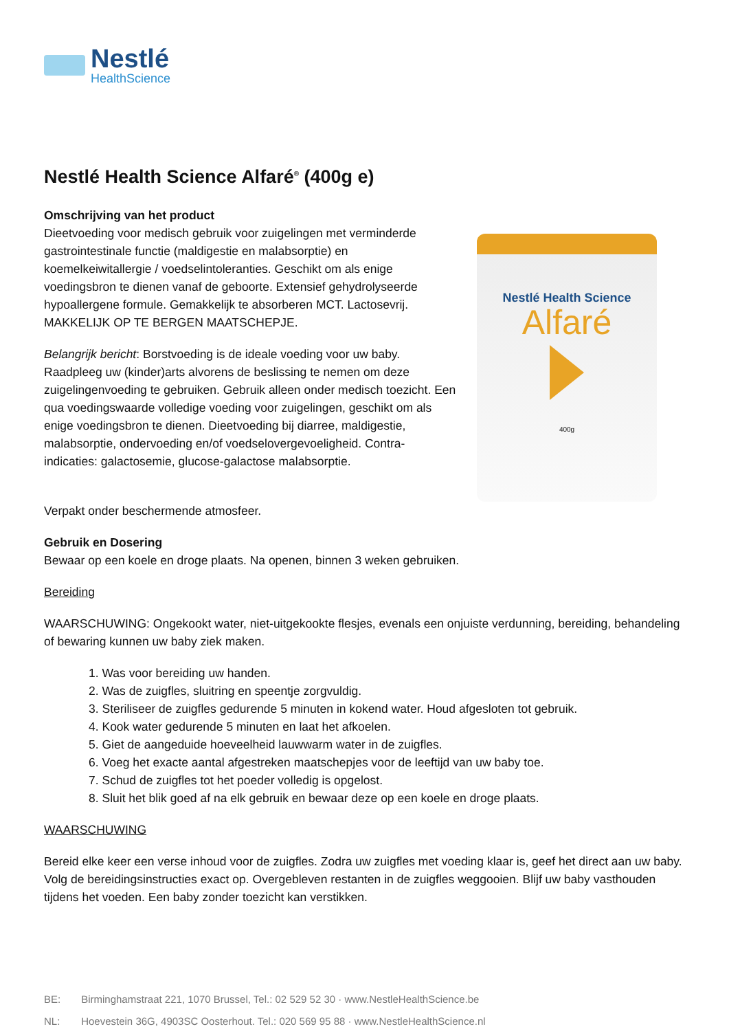Nestlé
HealthScience
Nestlé Health Science Alfaré<sup>®</sup> (400g e)
Omschrijving van het product
Dieetvoeding voor medisch gebruik voor zuigelingen met verminderde gastrointestinale functie (maldigestie en malabsorptie) en koemelkeiwitallergie / voedselintoleranties. Geschikt om als enige voedingsbron te dienen vanaf de geboorte. Extensief gehydrolyseerde hypoallergene formule. Gemakkelijk te absorberen MCT. Lactosevrij. MAKKELIJK OP TE BERGEN MAATSCHEPJE.
Belangrijk bericht: Borstvoeding is de ideale voeding voor uw baby. Raadpleeg uw (kinder)arts alvorens de beslissing te nemen om deze zuigelingenvoeding te gebruiken. Gebruik alleen onder medisch toezicht. Een qua voedingswaarde volledige voeding voor zuigelingen, geschikt om als enige voedingsbron te dienen. Dieetvoeding bij diarree, maldigestie, malabsorptie, ondervoeding en/of voedselovergevoeligheid. Contra-indicaties: galactosemie, glucose-galactose malabsorptie.
Nestlé Health Science
Alfaré
400g
Verpakt onder beschermende atmosfeer.
Gebruik en Dosering
Bewaar op een koele en droge plaats. Na openen, binnen 3 weken gebruiken.
Bereiding
WAARSCHUWING: Ongekookt water, niet-uitgekookte flesjes, evenals een onjuiste verdunning, bereiding, behandeling of bewaring kunnen uw baby ziek maken.
1. Was voor bereiding uw handen.
2. Was de zuigfles, sluitring en speentje zorgvuldig.
3. Steriliseer de zuigfles gedurende 5 minuten in kokend water. Houd afgesloten tot gebruik.
4. Kook water gedurende 5 minuten en laat het afkoelen.
5. Giet de aangeduide hoeveelheid lauwwarm water in de zuigfles.
6. Voeg het exacte aantal afgestreken maatschepjes voor de leeftijd van uw baby toe.
7. Schud de zuigfles tot het poeder volledig is opgelost.
8. Sluit het blik goed af na elk gebruik en bewaar deze op een koele en droge plaats.
WAARSCHUWING
Bereid elke keer een verse inhoud voor de zuigfles. Zodra uw zuigfles met voeding klaar is, geef het direct aan uw baby. Volg de bereidingsinstructies exact op. Overgebleven restanten in de zuigfles weggooien. Blijf uw baby vasthouden tijdens het voeden. Een baby zonder toezicht kan verstikken.
BE: Birminghamstraat 221, 1070 Brussel, Tel.: 02 529 52 30 · www.NestleHealthScience.be
NL: Hoevestein 36G, 4903SC Oosterhout. Tel.: 020 569 95 88 · www.NestleHealthScience.nl